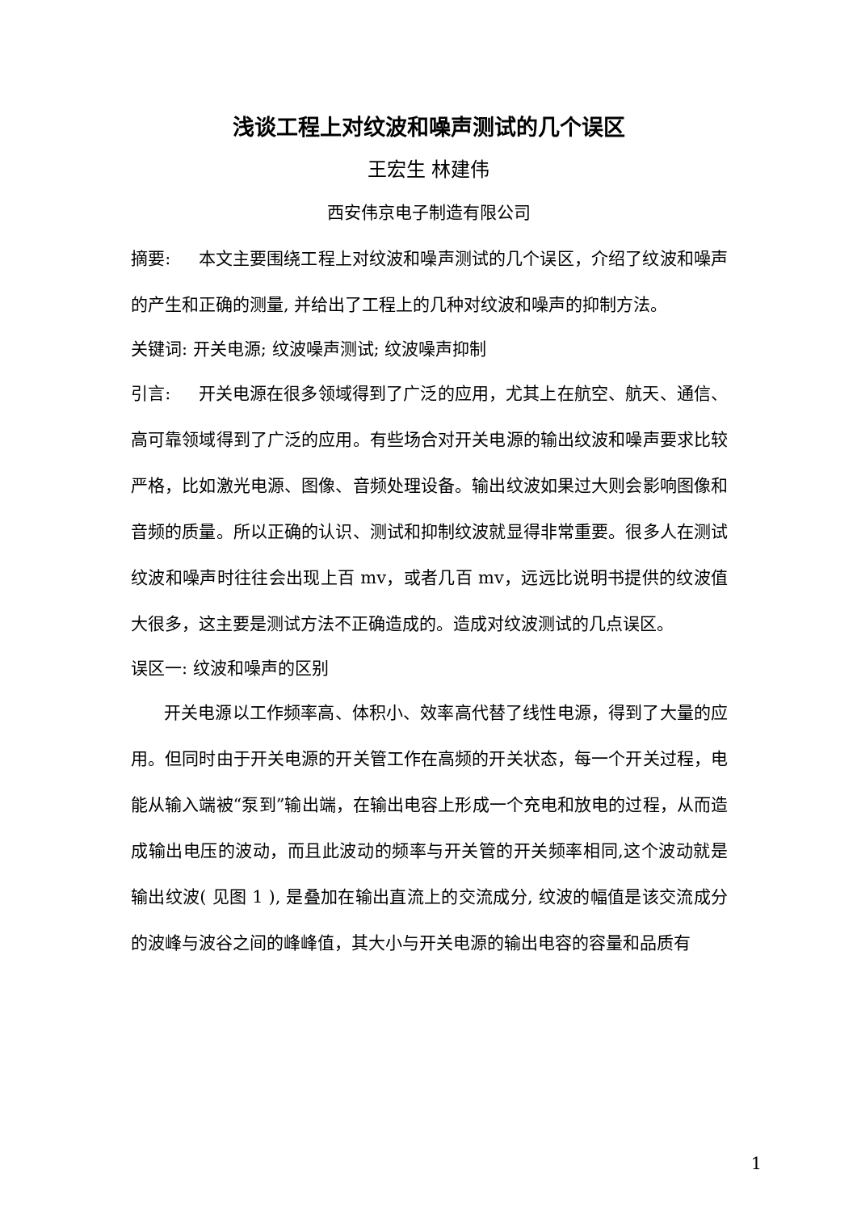浅谈工程上对纹波和噪声测试的几个误区
王宏生 林建伟
西安伟京电子制造有限公司
摘要: 本文主要围绕工程上对纹波和噪声测试的几个误区，介绍了纹波和噪声的产生和正确的测量, 并给出了工程上的几种对纹波和噪声的抑制方法。
关键词: 开关电源; 纹波噪声测试; 纹波噪声抑制
引言: 开关电源在很多领域得到了广泛的应用，尤其上在航空、航天、通信、高可靠领域得到了广泛的应用。有些场合对开关电源的输出纹波和噪声要求比较严格，比如激光电源、图像、音频处理设备。输出纹波如果过大则会影响图像和音频的质量。所以正确的认识、测试和抑制纹波就显得非常重要。很多人在测试纹波和噪声时往往会出现上百 mv，或者几百 mv，远远比说明书提供的纹波值大很多，这主要是测试方法不正确造成的。造成对纹波测试的几点误区。
误区一: 纹波和噪声的区别
开关电源以工作频率高、体积小、效率高代替了线性电源，得到了大量的应用。但同时由于开关电源的开关管工作在高频的开关状态，每一个开关过程，电能从输入端被“泵到”输出端，在输出电容上形成一个充电和放电的过程，从而造成输出电压的波动，而且此波动的频率与开关管的开关频率相同,这个波动就是输出纹波( 见图 1 ), 是叠加在输出直流上的交流成分, 纹波的幅值是该交流成分的波峰与波谷之间的峰峰值，其大小与开关电源的输出电容的容量和品质有
1